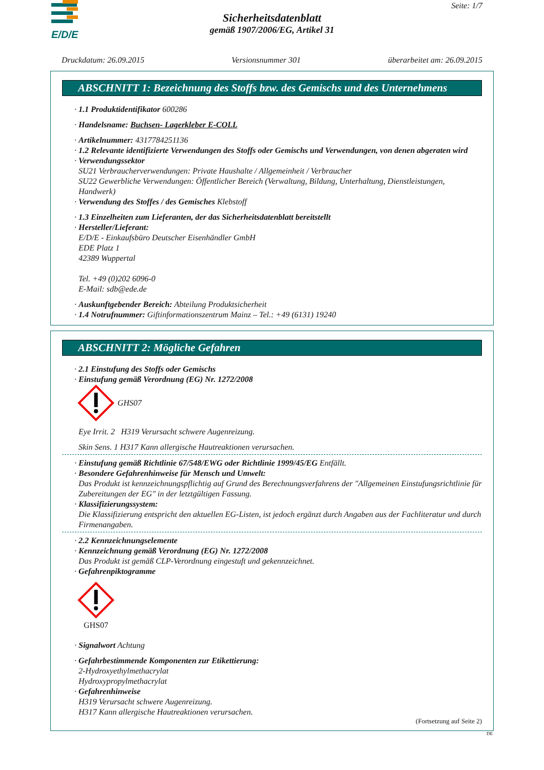E/D/E
Seite: 1/7
Sicherheitsdatenblatt
gemäß 1907/2006/EG, Artikel 31
Druckdatum: 26.09.2015 Versionsnummer 301 überarbeitet am: 26.09.2015
ABSCHNITT 1: Bezeichnung des Stoffs bzw. des Gemischs und des Unternehmens
· 1.1 Produktidentifikator 600286
· Handelsname: Buchsen- Lagerkleber E-COLL
· Artikelnummer: 4317784251136
· 1.2 Relevante identifizierte Verwendungen des Stoffs oder Gemischs und Verwendungen, von denen abgeraten wird
· Verwendungssektor
SU21 Verbraucherverwendungen: Private Haushalte / Allgemeinheit / Verbraucher
SU22 Gewerbliche Verwendungen: Öffentlicher Bereich (Verwaltung, Bildung, Unterhaltung, Dienstleistungen, Handwerk)
· Verwendung des Stoffes / des Gemisches Klebstoff
· 1.3 Einzelheiten zum Lieferanten, der das Sicherheitsdatenblatt bereitstellt
· Hersteller/Lieferant:
E/D/E - Einkaufsbüro Deutscher Eisenhändler GmbH
EDE Platz 1
42389 Wuppertal
Tel. +49 (0)202 6096-0
E-Mail: sdb@ede.de
· Auskunftgebender Bereich: Abteilung Produktsicherheit
· 1.4 Notrufnummer: Giftinformationszentrum Mainz – Tel.: +49 (6131) 19240
ABSCHNITT 2: Mögliche Gefahren
· 2.1 Einstufung des Stoffs oder Gemischs
· Einstufung gemäß Verordnung (EG) Nr. 1272/2008
GHS07
Eye Irrit. 2 H319 Verursacht schwere Augenreizung.
Skin Sens. 1 H317 Kann allergische Hautreaktionen verursachen.
· Einstufung gemäß Richtlinie 67/548/EWG oder Richtlinie 1999/45/EG Entfällt.
· Besondere Gefahrenhinweise für Mensch und Umwelt:
Das Produkt ist kennzeichnungspflichtig auf Grund des Berechnungsverfahrens der "Allgemeinen Einstufungsrichtlinie für Zubereitungen der EG" in der letztgültigen Fassung.
· Klassifizierungssystem:
Die Klassifizierung entspricht den aktuellen EG-Listen, ist jedoch ergänzt durch Angaben aus der Fachliteratur und durch Firmenangaben.
· 2.2 Kennzeichnungselemente
· Kennzeichnung gemäß Verordnung (EG) Nr. 1272/2008
Das Produkt ist gemäß CLP-Verordnung eingestuft und gekennzeichnet.
· Gefahrenpiktogramme
GHS07
· Signalwort Achtung
· Gefahrbestimmende Komponenten zur Etikettierung:
2-Hydroxyethylmethacrylat
Hydroxypropylmethacrylat
· Gefahrenhinweise
H319 Verursacht schwere Augenreizung.
H317 Kann allergische Hautreaktionen verursachen.
(Fortsetzung auf Seite 2)
DE